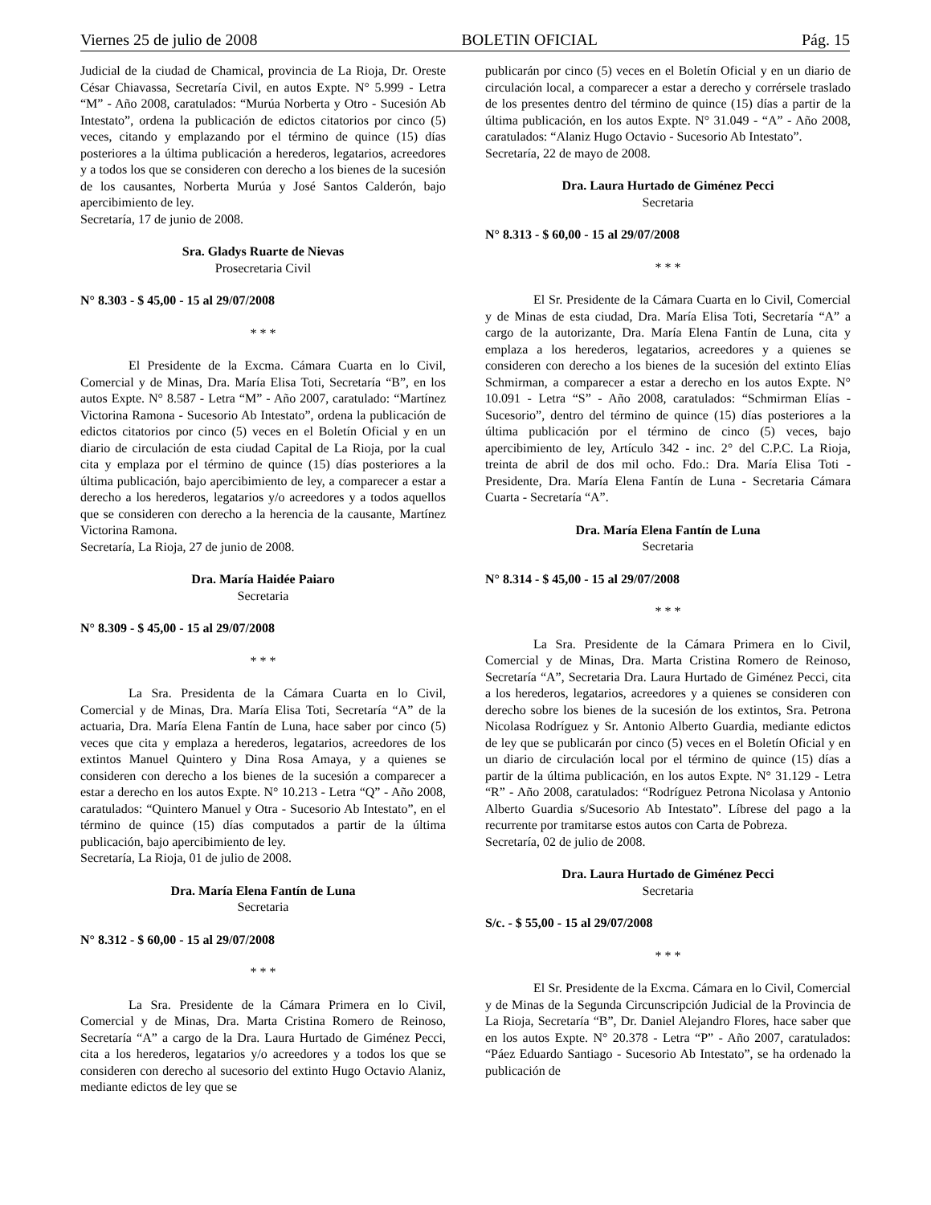Viernes 25 de julio de 2008 BOLETIN OFICIAL Pág. 15
Judicial de la ciudad de Chamical, provincia de La Rioja, Dr. Oreste César Chiavassa, Secretaría Civil, en autos Expte. N° 5.999 - Letra “M” - Año 2008, caratulados: “Murúa Norberta y Otro - Sucesión Ab Intestato”, ordena la publicación de edictos citatorios por cinco (5) veces, citando y emplazando por el término de quince (15) días posteriores a la última publicación a herederos, legatarios, acreedores y a todos los que se consideren con derecho a los bienes de la sucesión de los causantes, Norberta Murúa y José Santos Calderón, bajo apercibimiento de ley.
Secretaría, 17 de junio de 2008.
Sra. Gladys Ruarte de Nievas
Prosecretaria Civil
N° 8.303 - $ 45,00 - 15 al 29/07/2008
* * *
El Presidente de la Excma. Cámara Cuarta en lo Civil, Comercial y de Minas, Dra. María Elisa Toti, Secretaría “B”, en los autos Expte. N° 8.587 - Letra “M” - Año 2007, caratulado: “Martínez Victorina Ramona - Sucesorio Ab Intestato”, ordena la publicación de edictos citatorios por cinco (5) veces en el Boletín Oficial y en un diario de circulación de esta ciudad Capital de La Rioja, por la cual cita y emplaza por el término de quince (15) días posteriores a la última publicación, bajo apercibimiento de ley, a comparecer a estar a derecho a los herederos, legatarios y/o acreedores y a todos aquellos que se consideren con derecho a la herencia de la causante, Martínez Victorina Ramona.
Secretaría, La Rioja, 27 de junio de 2008.
Dra. María Haidée Paiaro
Secretaria
N° 8.309 - $ 45,00 - 15 al 29/07/2008
* * *
La Sra. Presidenta de la Cámara Cuarta en lo Civil, Comercial y de Minas, Dra. María Elisa Toti, Secretaría “A” de la actuaria, Dra. María Elena Fantín de Luna, hace saber por cinco (5) veces que cita y emplaza a herederos, legatarios, acreedores de los extintos Manuel Quintero y Dina Rosa Amaya, y a quienes se consideren con derecho a los bienes de la sucesión a comparecer a estar a derecho en los autos Expte. N° 10.213 - Letra “Q” - Año 2008, caratulados: “Quintero Manuel y Otra - Sucesorio Ab Intestato”, en el término de quince (15) días computados a partir de la última publicación, bajo apercibimiento de ley.
Secretaría, La Rioja, 01 de julio de 2008.
Dra. María Elena Fantín de Luna
Secretaria
N° 8.312 - $ 60,00 - 15 al 29/07/2008
* * *
La Sra. Presidente de la Cámara Primera en lo Civil, Comercial y de Minas, Dra. Marta Cristina Romero de Reinoso, Secretaría “A” a cargo de la Dra. Laura Hurtado de Giménez Pecci, cita a los herederos, legatarios y/o acreedores y a todos los que se consideren con derecho al sucesorio del extinto Hugo Octavio Alaniz, mediante edictos de ley que se
publicarán por cinco (5) veces en el Boletín Oficial y en un diario de circulación local, a comparecer a estar a derecho y corrérsele traslado de los presentes dentro del término de quince (15) días a partir de la última publicación, en los autos Expte. N° 31.049 - “A” - Año 2008, caratulados: “Alaniz Hugo Octavio - Sucesorio Ab Intestato”.
Secretaría, 22 de mayo de 2008.
Dra. Laura Hurtado de Giménez Pecci
Secretaria
N° 8.313 - $ 60,00 - 15 al 29/07/2008
* * *
El Sr. Presidente de la Cámara Cuarta en lo Civil, Comercial y de Minas de esta ciudad, Dra. María Elisa Toti, Secretaría “A” a cargo de la autorizante, Dra. María Elena Fantín de Luna, cita y emplaza a los herederos, legatarios, acreedores y a quienes se consideren con derecho a los bienes de la sucesión del extinto Elías Schmirman, a comparecer a estar a derecho en los autos Expte. N° 10.091 - Letra “S” - Año 2008, caratulados: “Schmirman Elías - Sucesorio”, dentro del término de quince (15) días posteriores a la última publicación por el término de cinco (5) veces, bajo apercibimiento de ley, Artículo 342 - inc. 2° del C.P.C. La Rioja, treinta de abril de dos mil ocho. Fdo.: Dra. María Elisa Toti - Presidente, Dra. María Elena Fantín de Luna - Secretaria Cámara Cuarta - Secretaría “A”.
Dra. María Elena Fantín de Luna
Secretaria
N° 8.314 - $ 45,00 - 15 al 29/07/2008
* * *
La Sra. Presidente de la Cámara Primera en lo Civil, Comercial y de Minas, Dra. Marta Cristina Romero de Reinoso, Secretaría “A”, Secretaria Dra. Laura Hurtado de Giménez Pecci, cita a los herederos, legatarios, acreedores y a quienes se consideren con derecho sobre los bienes de la sucesión de los extintos, Sra. Petrona Nicolasa Rodríguez y Sr. Antonio Alberto Guardia, mediante edictos de ley que se publicarán por cinco (5) veces en el Boletín Oficial y en un diario de circulación local por el término de quince (15) días a partir de la última publicación, en los autos Expte. N° 31.129 - Letra “R” - Año 2008, caratulados: “Rodríguez Petrona Nicolasa y Antonio Alberto Guardia s/Sucesorio Ab Intestato”. Líbrese del pago a la recurrente por tramitarse estos autos con Carta de Pobreza.
Secretaría, 02 de julio de 2008.
Dra. Laura Hurtado de Giménez Pecci
Secretaria
S/c. - $ 55,00 - 15 al 29/07/2008
* * *
El Sr. Presidente de la Excma. Cámara en lo Civil, Comercial y de Minas de la Segunda Circunscripción Judicial de la Provincia de La Rioja, Secretaría “B”, Dr. Daniel Alejandro Flores, hace saber que en los autos Expte. N° 20.378 - Letra “P” - Año 2007, caratulados: “Páez Eduardo Santiago - Sucesorio Ab Intestato”, se ha ordenado la publicación de